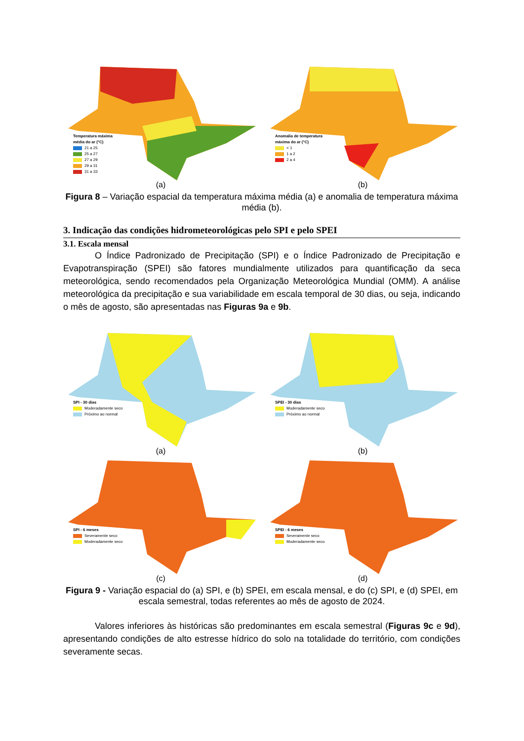Temperatura máxima
média do ar (°C)
21 a 25
25 a 27
27 a 29
29 a 31
31 a 33
(a)
Anomalia de temperatura
máxima do ar (°C)
< 1
1 a 2
2 a 4
(b)
Figura 8 – Variação espacial da temperatura máxima média (a) e anomalia de temperatura máxima média (b).
3. Indicação das condições hidrometeorológicas pelo SPI e pelo SPEI
3.1. Escala mensal
O Índice Padronizado de Precipitação (SPI) e o Índice Padronizado de Precipitação e Evapotranspiração (SPEI) são fatores mundialmente utilizados para quantificação da seca meteorológica, sendo recomendados pela Organização Meteorológica Mundial (OMM). A análise meteorológica da precipitação e sua variabilidade em escala temporal de 30 dias, ou seja, indicando o mês de agosto, são apresentadas nas Figuras 9a e 9b.
SPI - 30 dias
Moderadamente seco
Próximo ao normal
(a)
SPEI - 30 dias
Moderadamente seco
Próximo ao normal
(b)
SPI - 6 meses
Severamente seco
Moderadamente seco
(c)
SPEI - 6 meses
Severamente seco
Moderadamente seco
(d)
Figura 9 - Variação espacial do (a) SPI, e (b) SPEI, em escala mensal, e do (c) SPI, e (d) SPEI, em escala semestral, todas referentes ao mês de agosto de 2024.
Valores inferiores às históricas são predominantes em escala semestral (Figuras 9c e 9d), apresentando condições de alto estresse hídrico do solo na totalidade do território, com condições severamente secas.